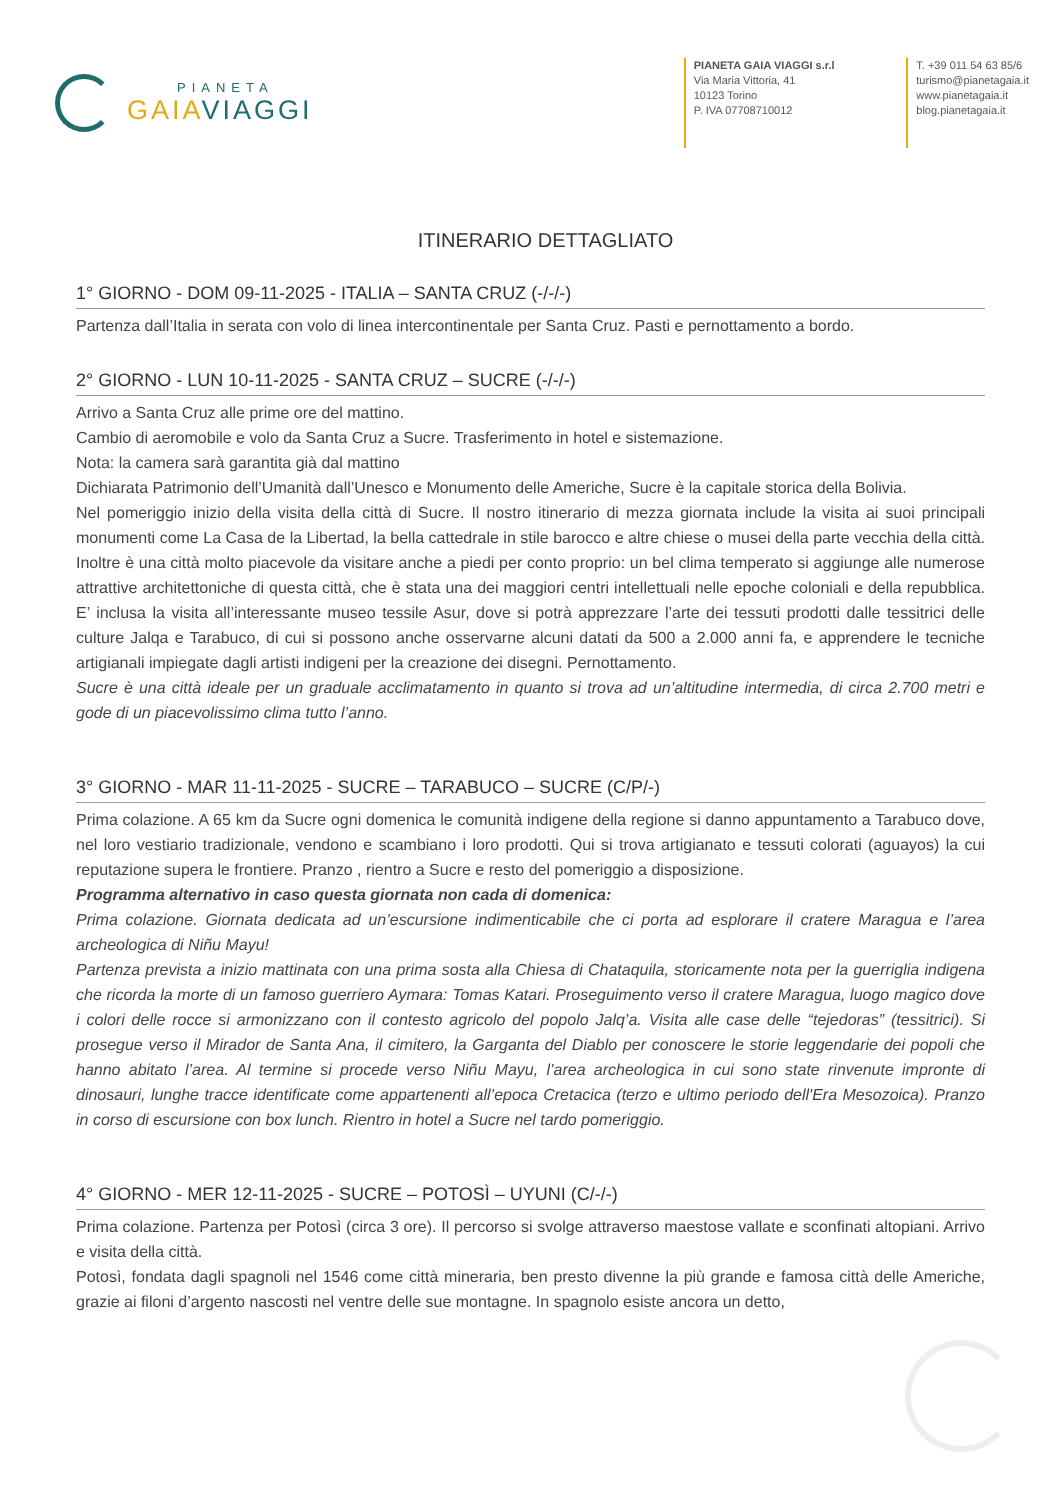PIANETA
GAIAVIAGGI
PIANETA GAIA VIAGGI s.r.l
Via Maria Vittoria, 41
10123 Torino
P. IVA 07708710012
T. +39 011 54 63 85/6
turismo@pianetagaia.it
www.pianetagaia.it
blog.pianetagaia.it
ITINERARIO DETTAGLIATO
1° GIORNO - DOM 09-11-2025 - ITALIA – SANTA CRUZ (-/-/-)
Partenza dall’Italia in serata con volo di linea intercontinentale per Santa Cruz. Pasti e pernottamento a bordo.
2° GIORNO - LUN 10-11-2025 - SANTA CRUZ – SUCRE (-/-/-)
Arrivo a Santa Cruz alle prime ore del mattino.
Cambio di aeromobile e volo da Santa Cruz a Sucre. Trasferimento in hotel e sistemazione.
Nota: la camera sarà garantita già dal mattino
Dichiarata Patrimonio dell’Umanità dall’Unesco e Monumento delle Americhe, Sucre è la capitale storica della Bolivia.
Nel pomeriggio inizio della visita della città di Sucre. Il nostro itinerario di mezza giornata include la visita ai suoi principali monumenti come La Casa de la Libertad, la bella cattedrale in stile barocco e altre chiese o musei della parte vecchia della città. Inoltre è una città molto piacevole da visitare anche a piedi per conto proprio: un bel clima temperato si aggiunge alle numerose attrattive architettoniche di questa città, che è stata una dei maggiori centri intellettuali nelle epoche coloniali e della repubblica. E’ inclusa la visita all’interessante museo tessile Asur, dove si potrà apprezzare l’arte dei tessuti prodotti dalle tessitrici delle culture Jalqa e Tarabuco, di cui si possono anche osservarne alcuni datati da 500 a 2.000 anni fa, e apprendere le tecniche artigianali impiegate dagli artisti indigeni per la creazione dei disegni. Pernottamento.
Sucre è una città ideale per un graduale acclimatamento in quanto si trova ad un’altitudine intermedia, di circa 2.700 metri e gode di un piacevolissimo clima tutto l’anno.
3° GIORNO - MAR 11-11-2025 - SUCRE – TARABUCO – SUCRE (C/P/-)
Prima colazione. A 65 km da Sucre ogni domenica le comunità indigene della regione si danno appuntamento a Tarabuco dove, nel loro vestiario tradizionale, vendono e scambiano i loro prodotti. Qui si trova artigianato e tessuti colorati (aguayos) la cui reputazione supera le frontiere. Pranzo , rientro a Sucre e resto del pomeriggio a disposizione.
Programma alternativo in caso questa giornata non cada di domenica:
Prima colazione. Giornata dedicata ad un’escursione indimenticabile che ci porta ad esplorare il cratere Maragua e l’area archeologica di Niñu Mayu!
Partenza prevista a inizio mattinata con una prima sosta alla Chiesa di Chataquila, storicamente nota per la guerriglia indigena che ricorda la morte di un famoso guerriero Aymara: Tomas Katari. Proseguimento verso il cratere Maragua, luogo magico dove i colori delle rocce si armonizzano con il contesto agricolo del popolo Jalq’a. Visita alle case delle “tejedoras” (tessitrici). Si prosegue verso il Mirador de Santa Ana, il cimitero, la Garganta del Diablo per conoscere le storie leggendarie dei popoli che hanno abitato l’area. Al termine si procede verso Niñu Mayu, l’area archeologica in cui sono state rinvenute impronte di dinosauri, lunghe tracce identificate come appartenenti all’epoca Cretacica (terzo e ultimo periodo dell'Era Mesozoica). Pranzo in corso di escursione con box lunch. Rientro in hotel a Sucre nel tardo pomeriggio.
4° GIORNO - MER 12-11-2025 - SUCRE – POTOSÌ – UYUNI (C/-/-)
Prima colazione. Partenza per Potosì (circa 3 ore). Il percorso si svolge attraverso maestose vallate e sconfinati altopiani. Arrivo e visita della città.
Potosì, fondata dagli spagnoli nel 1546 come città mineraria, ben presto divenne la più grande e famosa città delle Americhe, grazie ai filoni d’argento nascosti nel ventre delle sue montagne. In spagnolo esiste ancora un detto,